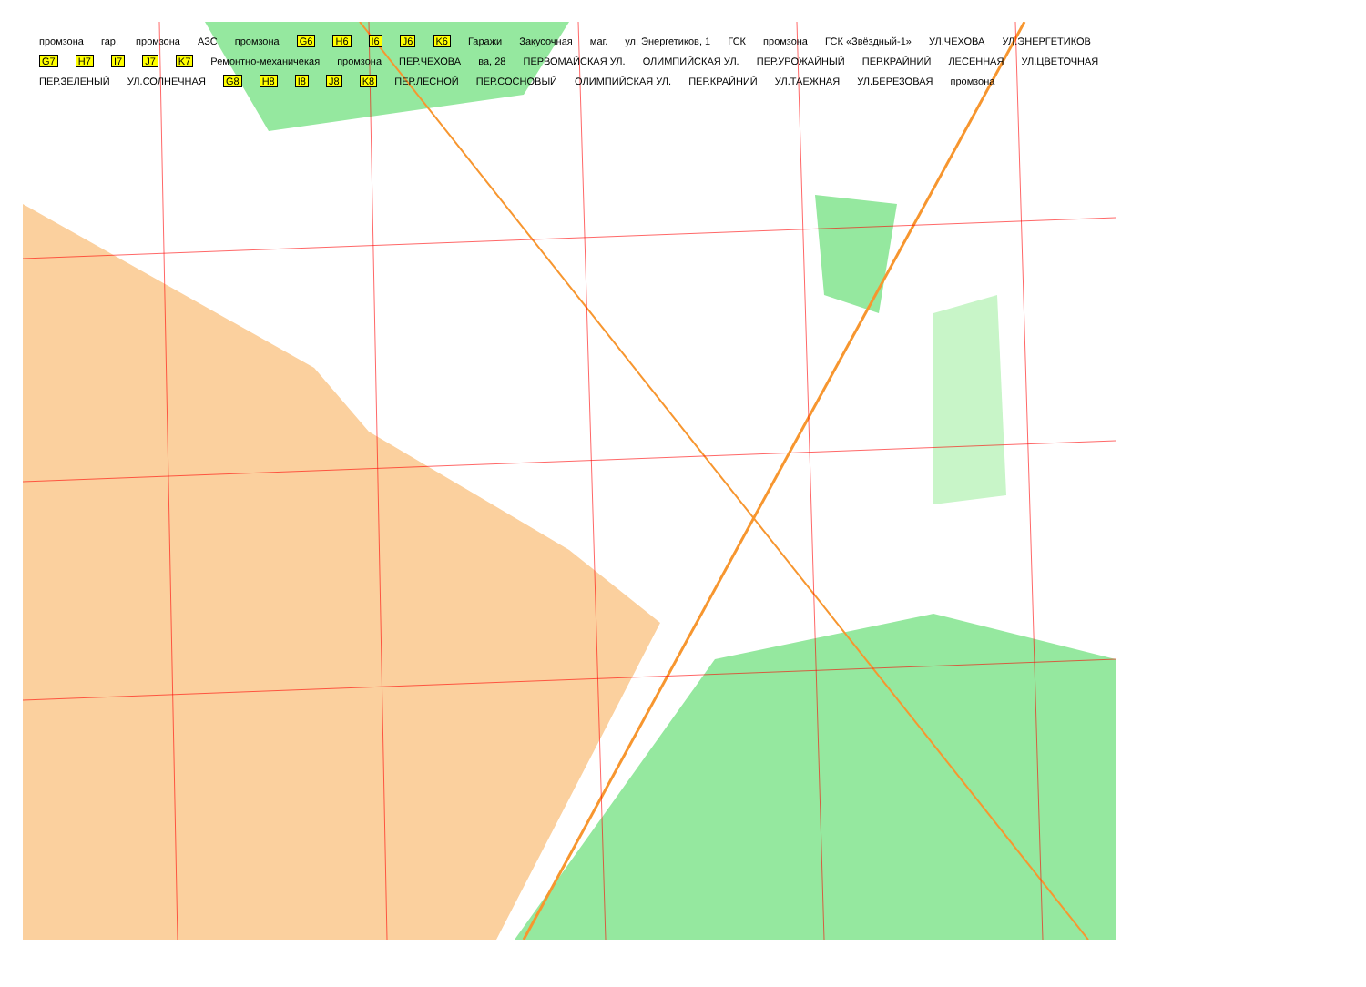промзона гар. промзона АЗС промзона G6 H6 I6 J6 K6 Гаражи Закусочная маг. ул. Энергетиков, 1 ГСК промзона ГСК «Звёздный-1» УЛ.ЧЕХОВА УЛ.ЭНЕРГЕТИКОВ G7 H7 I7 J7 K7 Ремонтно-механичекая промзона ПЕР.ЧЕХОВА ва, 28 ПЕРВОМАЙСКАЯ УЛ. ОЛИМПИЙСКАЯ УЛ. ПЕР.УРОЖАЙНЫЙ ПЕР.КРАЙНИЙ ЛЕСЕННАЯ УЛ.ЦВЕТОЧНАЯ ПЕР.ЗЕЛЕНЫЙ УЛ.СОЛНЕЧНАЯ G8 H8 I8 J8 K8 ПЕР.ЛЕСНОЙ ПЕР.СОСНОВЫЙ ОЛИМПИЙСКАЯ УЛ. ПЕР.КРАЙНИЙ УЛ.ТАЕЖНАЯ УЛ.БЕРЕЗОВАЯ промзона